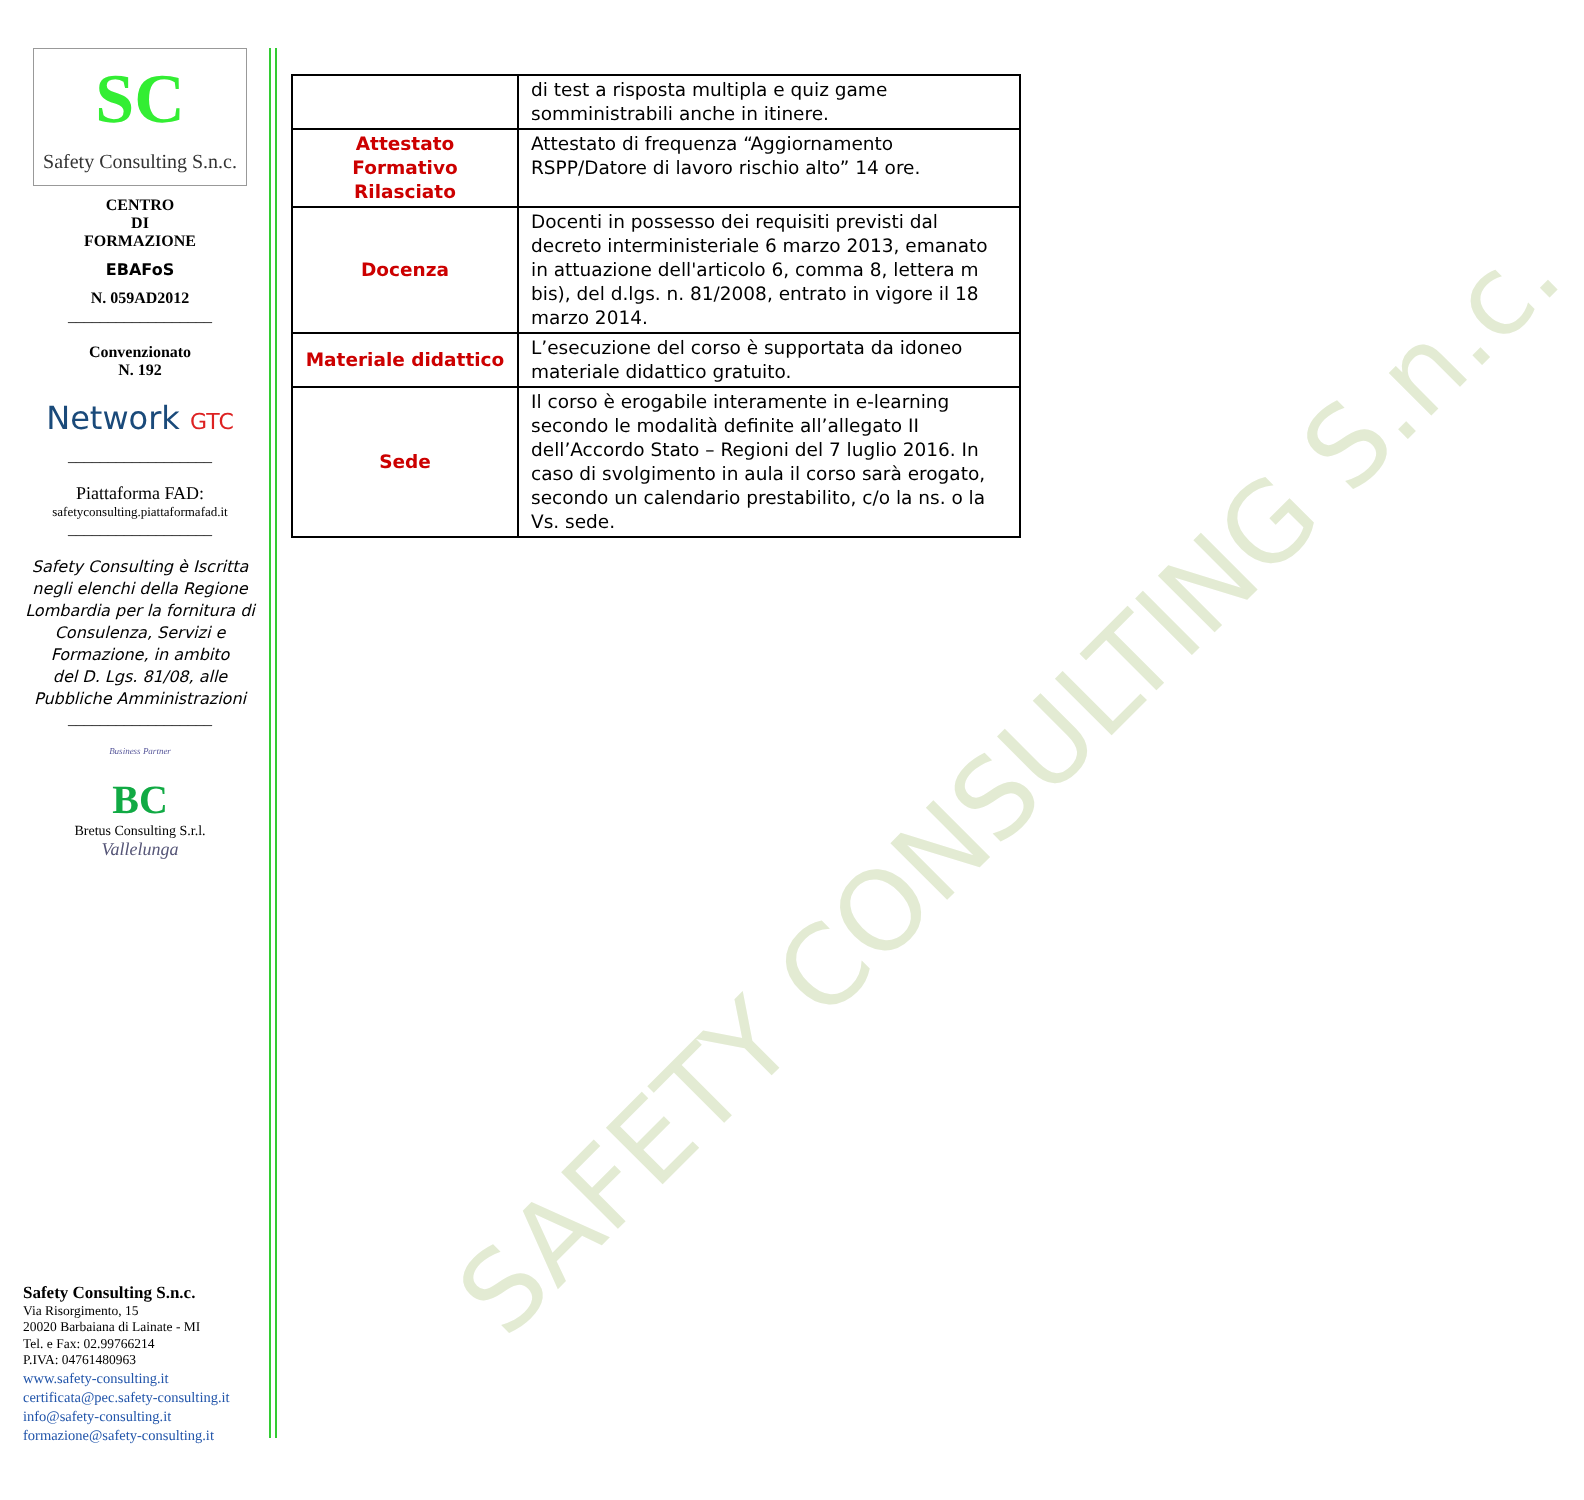SAFETY CONSULTING S.n.c.
SC
Safety Consulting S.n.c.
CENTRO
DI
FORMAZIONE
EBAFoS
N. 059AD2012
__________________
Convenzionato
N. 192
Network GTC
__________________
Piattaforma FAD:
safetyconsulting.piattaformafad.it
__________________
Safety Consulting è Iscritta negli elenchi della Regione Lombardia per la fornitura di Consulenza, Servizi e Formazione, in ambito
del D. Lgs. 81/08, alle Pubbliche Amministrazioni
__________________
Business Partner
BC
Bretus Consulting S.r.l.
Vallelunga
Safety Consulting S.n.c.
Via Risorgimento, 15
20020 Barbaiana di Lainate - MI
Tel. e Fax: 02.99766214
P.IVA: 04761480963
www.safety-consulting.it
certificata@pec.safety-consulting.it
info@safety-consulting.it
formazione@safety-consulting.it
| | di test a risposta multipla e quiz game somministrabili anche in itinere. |
| Attestato Formativo Rilasciato | Attestato di frequenza “Aggiornamento RSPP/Datore di lavoro rischio alto” 14 ore. |
| Docenza | Docenti in possesso dei requisiti previsti dal decreto interministeriale 6 marzo 2013, emanato in attuazione dell'articolo 6, comma 8, lettera m bis), del d.lgs. n. 81/2008, entrato in vigore il 18 marzo 2014. |
| Materiale didattico | L’esecuzione del corso è supportata da idoneo materiale didattico gratuito. |
| Sede | Il corso è erogabile interamente in e-learning secondo le modalità definite all’allegato II dell’Accordo Stato – Regioni del 7 luglio 2016. In caso di svolgimento in aula il corso sarà erogato, secondo un calendario prestabilito, c/o la ns. o la Vs. sede. |